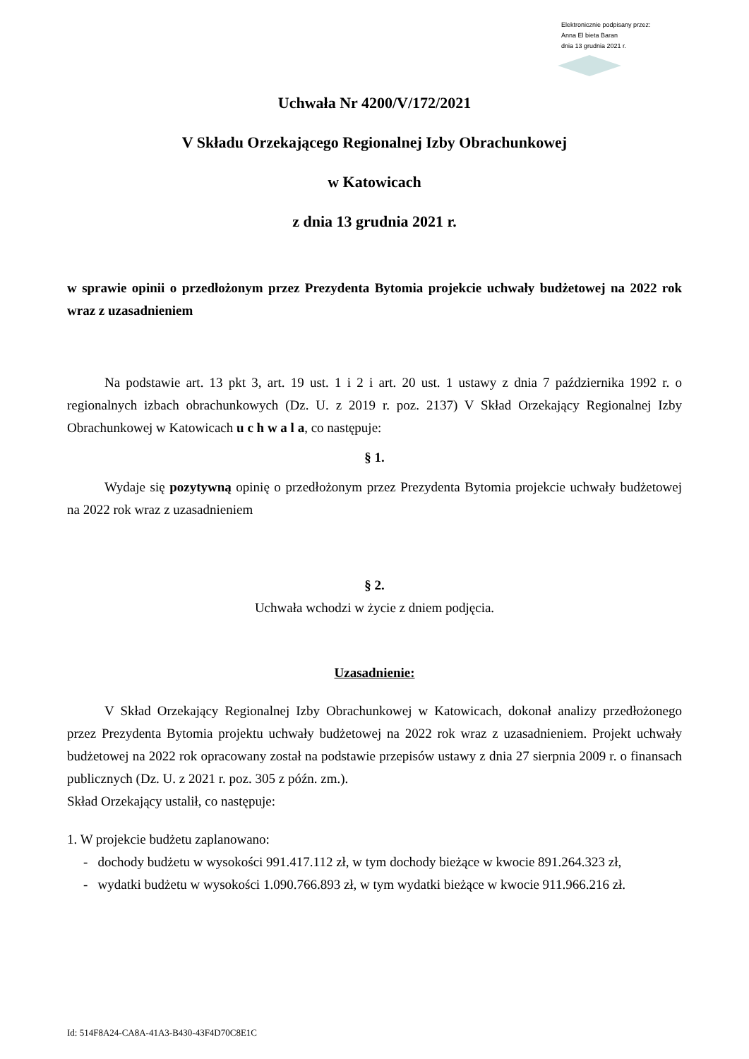Elektronicznie podpisany przez:
Anna El bieta Baran
dnia 13 grudnia 2021 r.
Uchwała Nr 4200/V/172/2021
V Składu Orzekającego Regionalnej Izby Obrachunkowej
w Katowicach
z dnia 13 grudnia 2021 r.
w sprawie opinii o przedłożonym przez Prezydenta Bytomia projekcie uchwały budżetowej na 2022 rok wraz z uzasadnieniem
Na podstawie art. 13 pkt 3, art. 19 ust. 1 i 2 i art. 20 ust. 1 ustawy z dnia 7 października 1992 r. o regionalnych izbach obrachunkowych (Dz. U. z 2019 r. poz. 2137) V Skład Orzekający Regionalnej Izby Obrachunkowej w Katowicach u c h w a l a, co następuje:
§ 1.
Wydaje się pozytywną opinię o przedłożonym przez Prezydenta Bytomia projekcie uchwały budżetowej na 2022 rok wraz z uzasadnieniem
§ 2.
Uchwała wchodzi w życie z dniem podjęcia.
Uzasadnienie:
V Skład Orzekający Regionalnej Izby Obrachunkowej w Katowicach, dokonał analizy przedłożonego przez Prezydenta Bytomia projektu uchwały budżetowej na 2022 rok wraz z uzasadnieniem. Projekt uchwały budżetowej na 2022 rok opracowany został na podstawie przepisów ustawy z dnia 27 sierpnia 2009 r. o finansach publicznych (Dz. U. z 2021 r. poz. 305 z późn. zm.).
Skład Orzekający ustalił, co następuje:
1. W projekcie budżetu zaplanowano:
- dochody budżetu w wysokości 991.417.112 zł, w tym dochody bieżące w kwocie 891.264.323 zł,
- wydatki budżetu w wysokości 1.090.766.893 zł, w tym wydatki bieżące w kwocie 911.966.216 zł.
Id: 514F8A24-CA8A-41A3-B430-43F4D70C8E1C